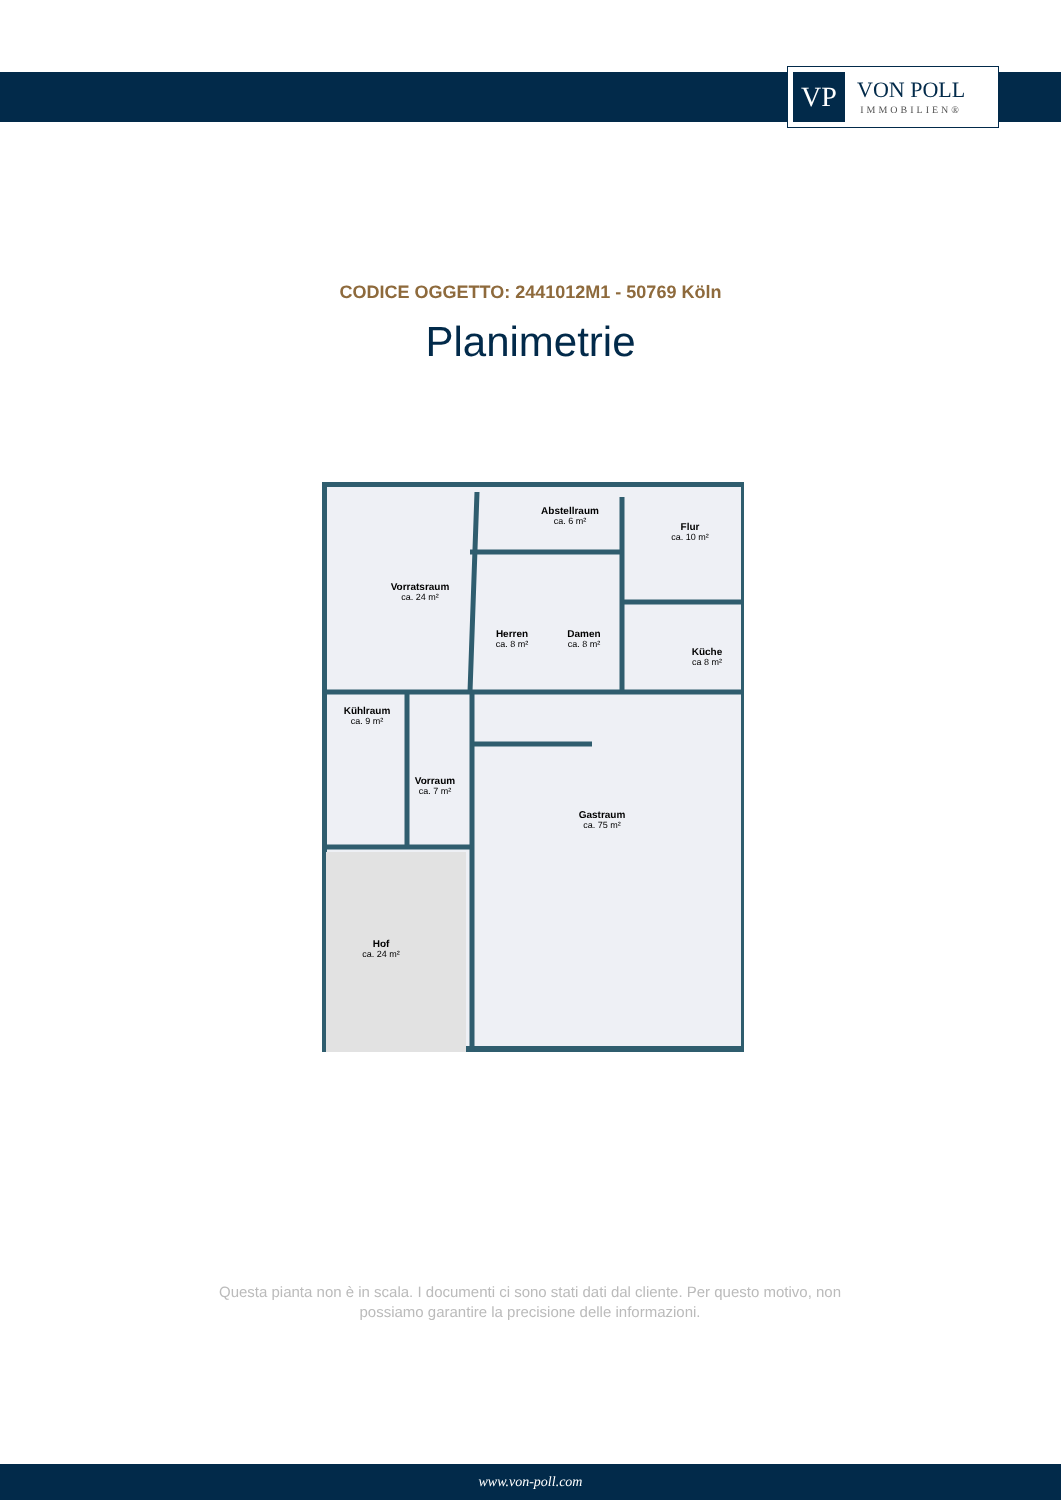VP
VON POLL
IMMOBILIEN®
CODICE OGGETTO: 2441012M1 - 50769 Köln
Planimetrie
Vorratsraum
Abstellraum
Flur
Herren
Damen
Küche
Kühlraum
Vorraum
Gastraum
Hof
ca. 24 m²
ca. 6 m²
ca. 10 m²
ca. 8 m²
ca. 8 m²
ca 8 m²
ca. 9 m²
ca. 7 m²
ca. 75 m²
ca. 24 m²
Questa pianta non è in scala. I documenti ci sono stati dati dal cliente. Per questo motivo, non possiamo garantire la precisione delle informazioni.
www.von-poll.com